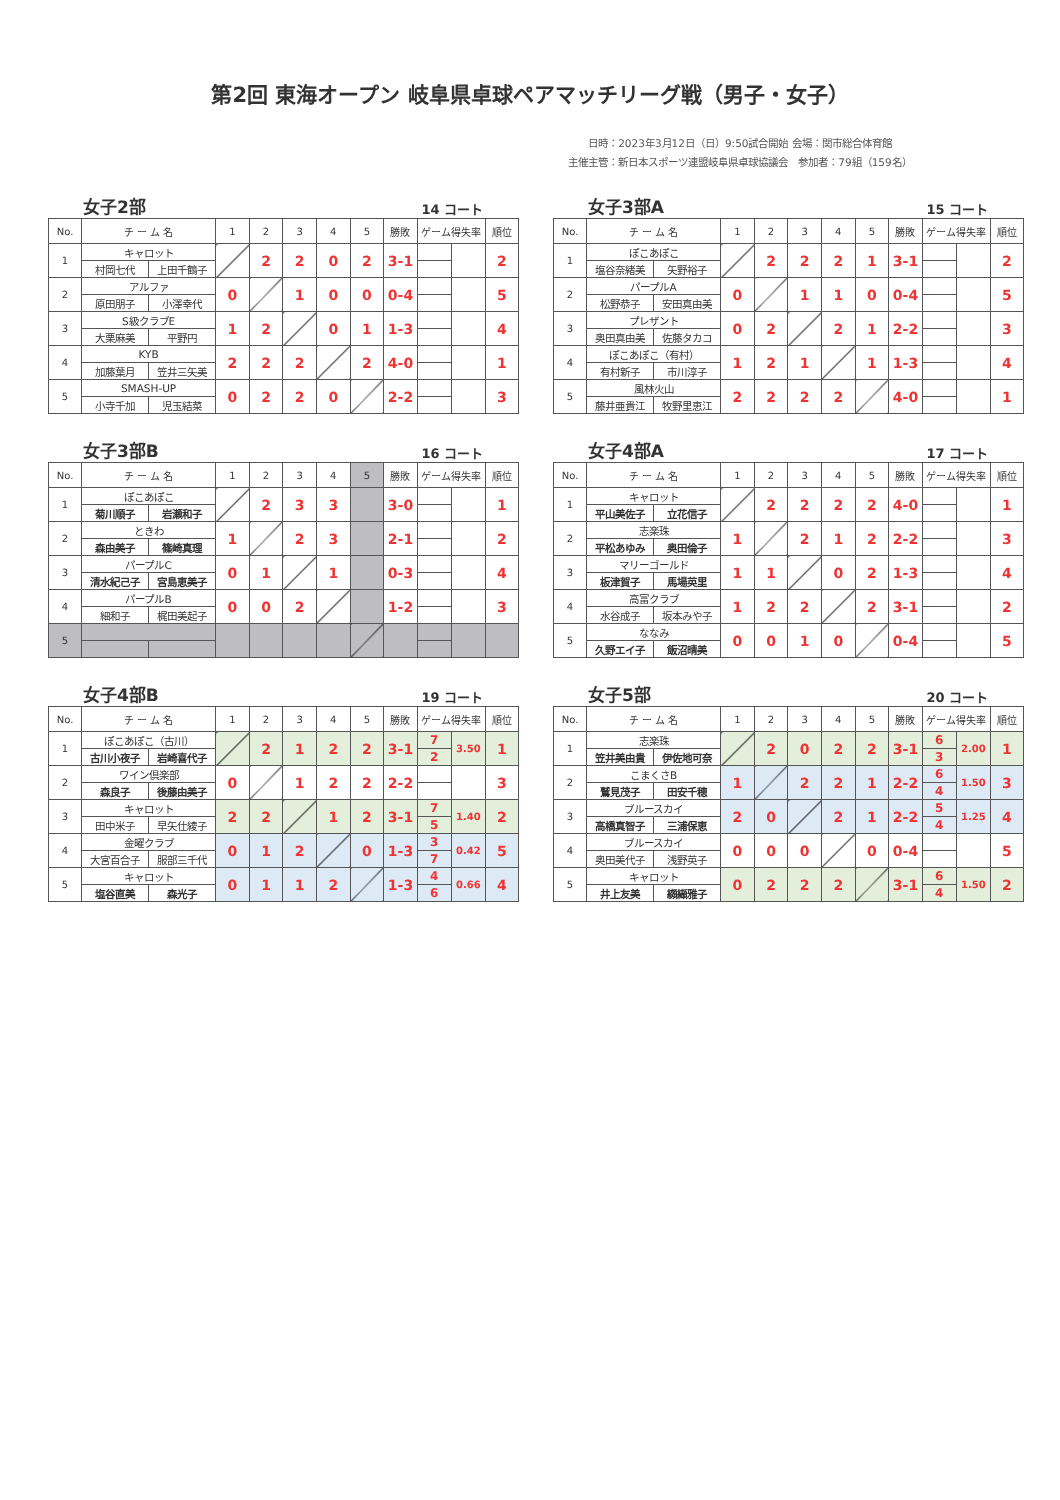第2回 東海オープン 岐阜県卓球ペアマッチリーグ戦（男子・女子）
日時：2023年3月12日（日）9:50試合開始 会場：関市総合体育館
主催主管：新日本スポーツ連盟岐阜県卓球協議会　参加者：79組（159名）
女子2部 14 コート
| No. | チ ー ム 名 | | 1 | 2 | 3 | 4 | 5 | 勝敗 | ゲーム得失率 | | 順位 |
| --- | --- | --- | --- | --- | --- | --- | --- | --- | --- | --- | --- |
| 1 | キャロット | | | 2 | 2 | 0 | 2 | 3-1 | | | 2 |
| | 村岡七代 | 上田千鶴子 | | | | | | | | | |
| 2 | アルファ | | 0 | | 1 | 0 | 0 | 0-4 | | | 5 |
| | 原田朋子 | 小澤幸代 | | | | | | | | | |
| 3 | S級クラブE | | 1 | 2 | | 0 | 1 | 1-3 | | | 4 |
| | 大栗麻美 | 平野円 | | | | | | | | | |
| 4 | KYB | | 2 | 2 | 2 | | 2 | 4-0 | | | 1 |
| | 加藤葉月 | 笠井三矢美 | | | | | | | | | |
| 5 | SMASH-UP | | 0 | 2 | 2 | 0 | | 2-2 | | | 3 |
| | 小寺千加 | 児玉結菜 | | | | | | | | | |
女子3部A 15 コート
| No. | チ ー ム 名 | | 1 | 2 | 3 | 4 | 5 | 勝敗 | ゲーム得失率 | | 順位 |
| --- | --- | --- | --- | --- | --- | --- | --- | --- | --- | --- | --- |
| 1 | ぽこあぽこ | | | 2 | 2 | 2 | 1 | 3-1 | | | 2 |
| | 塩谷奈緒美 | 矢野裕子 | | | | | | | | | |
| 2 | パープルA | | 0 | | 1 | 1 | 0 | 0-4 | | | 5 |
| | 松野恭子 | 安田真由美 | | | | | | | | | |
| 3 | プレザント | | 0 | 2 | | 2 | 1 | 2-2 | | | 3 |
| | 奥田真由美 | 佐藤タカコ | | | | | | | | | |
| 4 | ぽこあぽこ（有村） | | 1 | 2 | 1 | | 1 | 1-3 | | | 4 |
| | 有村新子 | 市川淳子 | | | | | | | | | |
| 5 | 風林火山 | | 2 | 2 | 2 | 2 | | 4-0 | | | 1 |
| | 藤井亜貴江 | 牧野里恵江 | | | | | | | | | |
女子3部B 16 コート
| No. | チ ー ム 名 | | 1 | 2 | 3 | 4 | 5 | 勝敗 | ゲーム得失率 | | 順位 |
| --- | --- | --- | --- | --- | --- | --- | --- | --- | --- | --- | --- |
| 1 | ぽこあぽこ | | | 2 | 3 | 3 | | 3-0 | | | 1 |
| | 菊川順子 | 岩瀬和子 | | | | | | | | | |
| 2 | ときわ | | 1 | | 2 | 3 | | 2-1 | | | 2 |
| | 森由美子 | 篠崎真理 | | | | | | | | | |
| 3 | パープルC | | 0 | 1 | | 1 | | 0-3 | | | 4 |
| | 清水紀己子 | 宮島恵美子 | | | | | | | | | |
| 4 | パープルB | | 0 | 0 | 2 | | | 1-2 | | | 3 |
| | 細和子 | 梶田美起子 | | | | | | | | | |
| 5 | | | | | | | | | | | |
女子4部A 17 コート
| No. | チ ー ム 名 | | 1 | 2 | 3 | 4 | 5 | 勝敗 | ゲーム得失率 | | 順位 |
| --- | --- | --- | --- | --- | --- | --- | --- | --- | --- | --- | --- |
| 1 | キャロット | | | 2 | 2 | 2 | 2 | 4-0 | | | 1 |
| | 平山美佐子 | 立花信子 | | | | | | | | | |
| 2 | 志楽珠 | | 1 | | 2 | 1 | 2 | 2-2 | | | 3 |
| | 平松あゆみ | 奥田倫子 | | | | | | | | | |
| 3 | マリーゴールド | | 1 | 1 | | 0 | 2 | 1-3 | | | 4 |
| | 板津賀子 | 馬場英里 | | | | | | | | | |
| 4 | 高富クラブ | | 1 | 2 | 2 | | 2 | 3-1 | | | 2 |
| | 水谷成子 | 坂本みや子 | | | | | | | | | |
| 5 | ななみ | | 0 | 0 | 1 | 0 | | 0-4 | | | 5 |
| | 久野エイ子 | 飯沼晴美 | | | | | | | | | |
女子4部B 19 コート
| No. | チ ー ム 名 | | 1 | 2 | 3 | 4 | 5 | 勝敗 | ゲーム得失率 | | 順位 |
| --- | --- | --- | --- | --- | --- | --- | --- | --- | --- | --- | --- |
| 1 | ぽこあぽこ（古川） | | | 2 | 1 | 2 | 2 | 3-1 | 7 | 3.50 | 1 |
| | 古川小夜子 | 岩崎喜代子 | | | | | | | 2 | | |
| 2 | ワイン倶楽部 | | 0 | | 1 | 2 | 2 | 2-2 | | | 3 |
| | 森良子 | 後藤由美子 | | | | | | | | | |
| 3 | キャロット | | 2 | 2 | | 1 | 2 | 3-1 | 7 | 1.40 | 2 |
| | 田中米子 | 早矢仕綾子 | | | | | | | 5 | | |
| 4 | 金曜クラブ | | 0 | 1 | 2 | | 0 | 1-3 | 3 | 0.42 | 5 |
| | 大宮百合子 | 服部三千代 | | | | | | | 7 | | |
| 5 | キャロット | | 0 | 1 | 1 | 2 | | 1-3 | 4 | 0.66 | 4 |
| | 塩谷直美 | 森光子 | | | | | | | 6 | | |
女子5部 20 コート
| No. | チ ー ム 名 | | 1 | 2 | 3 | 4 | 5 | 勝敗 | ゲーム得失率 | | 順位 |
| --- | --- | --- | --- | --- | --- | --- | --- | --- | --- | --- | --- |
| 1 | 志楽珠 | | | 2 | 0 | 2 | 2 | 3-1 | 6 | 2.00 | 1 |
| | 笠井美由貴 | 伊佐地可奈 | | | | | | | 3 | | |
| 2 | こまくさB | | 1 | | 2 | 2 | 1 | 2-2 | 6 | 1.50 | 3 |
| | 鷲見茂子 | 田安千穂 | | | | | | | 4 | | |
| 3 | ブルースカイ | | 2 | 0 | | 2 | 1 | 2-2 | 5 | 1.25 | 4 |
| | 高橋真智子 | 三浦保恵 | | | | | | | 4 | | |
| 4 | ブルースカイ | | 0 | 0 | 0 | | 0 | 0-4 | | | 5 |
| | 奥田美代子 | 浅野英子 | | | | | | | | | |
| 5 | キャロット | | 0 | 2 | 2 | 2 | | 3-1 | 6 | 1.50 | 2 |
| | 井上友美 | 纐纈雅子 | | | | | | | 4 | | |